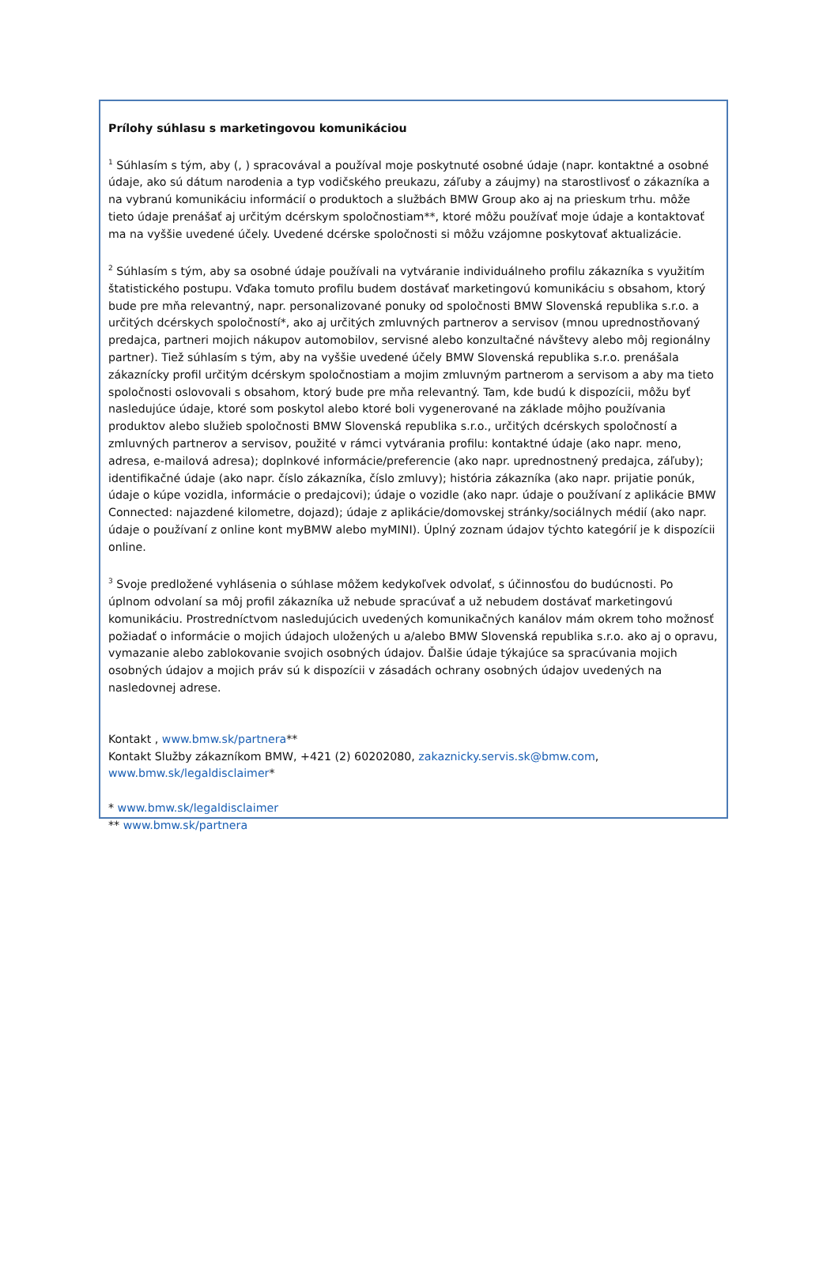Prílohy súhlasu s marketingovou komunikáciou
<sup>1</sup> Súhlasím s tým, aby (, ) spracovával a používal moje poskytnuté osobné údaje (napr. kontaktné a osobné údaje, ako sú dátum narodenia a typ vodičského preukazu, záľuby a záujmy) na starostlivosť o zákazníka a na vybranú komunikáciu informácií o produktoch a službách BMW Group ako aj na prieskum trhu. môže tieto údaje prenášať aj určitým dcérskym spoločnostiam**, ktoré môžu používať moje údaje a kontaktovať ma na vyššie uvedené účely. Uvedené dcérske spoločnosti si môžu vzájomne poskytovať aktualizácie.
<sup>2</sup> Súhlasím s tým, aby sa osobné údaje používali na vytváranie individuálneho profilu zákazníka s využitím štatistického postupu. Vďaka tomuto profilu budem dostávať marketingovú komunikáciu s obsahom, ktorý bude pre mňa relevantný, napr. personalizované ponuky od spoločnosti BMW Slovenská republika s.r.o. a určitých dcérskych spoločností*, ako aj určitých zmluvných partnerov a servisov (mnou uprednostňovaný predajca, partneri mojich nákupov automobilov, servisné alebo konzultačné návštevy alebo môj regionálny partner). Tiež súhlasím s tým, aby na vyššie uvedené účely BMW Slovenská republika s.r.o. prenášala zákaznícky profil určitým dcérskym spoločnostiam a mojim zmluvným partnerom a servisom a aby ma tieto spoločnosti oslovovali s obsahom, ktorý bude pre mňa relevantný. Tam, kde budú k dispozícii, môžu byť nasledujúce údaje, ktoré som poskytol alebo ktoré boli vygenerované na základe môjho používania produktov alebo služieb spoločnosti BMW Slovenská republika s.r.o., určitých dcérskych spoločností a zmluvných partnerov a servisov, použité v rámci vytvárania profilu: kontaktné údaje (ako napr. meno, adresa, e-mailová adresa); doplnkové informácie/preferencie (ako napr. uprednostnený predajca, záľuby); identifikačné údaje (ako napr. číslo zákazníka, číslo zmluvy); história zákazníka (ako napr. prijatie ponúk, údaje o kúpe vozidla, informácie o predajcovi); údaje o vozidle (ako napr. údaje o používaní z aplikácie BMW Connected: najazdené kilometre, dojazd); údaje z aplikácie/domovskej stránky/sociálnych médií (ako napr. údaje o používaní z online kont myBMW alebo myMINI). Úplný zoznam údajov týchto kategórií je k dispozícii online.
<sup>3</sup> Svoje predložené vyhlásenia o súhlase môžem kedykoľvek odvolať, s účinnosťou do budúcnosti. Po úplnom odvolaní sa môj profil zákazníka už nebude spracúvať a už nebudem dostávať marketingovú komunikáciu. Prostredníctvom nasledujúcich uvedených komunikačných kanálov mám okrem toho možnosť požiadať o informácie o mojich údajoch uložených u a/alebo BMW Slovenská republika s.r.o. ako aj o opravu, vymazanie alebo zablokovanie svojich osobných údajov. Ďalšie údaje týkajúce sa spracúvania mojich osobných údajov a mojich práv sú k dispozícii v zásadách ochrany osobných údajov uvedených na nasledovnej adrese.
Kontakt , www.bmw.sk/partnera**
Kontakt Služby zákazníkom BMW, +421 (2) 60202080, zakaznicky.servis.sk@bmw.com,
www.bmw.sk/legaldisclaimer*
* www.bmw.sk/legaldisclaimer
** www.bmw.sk/partnera